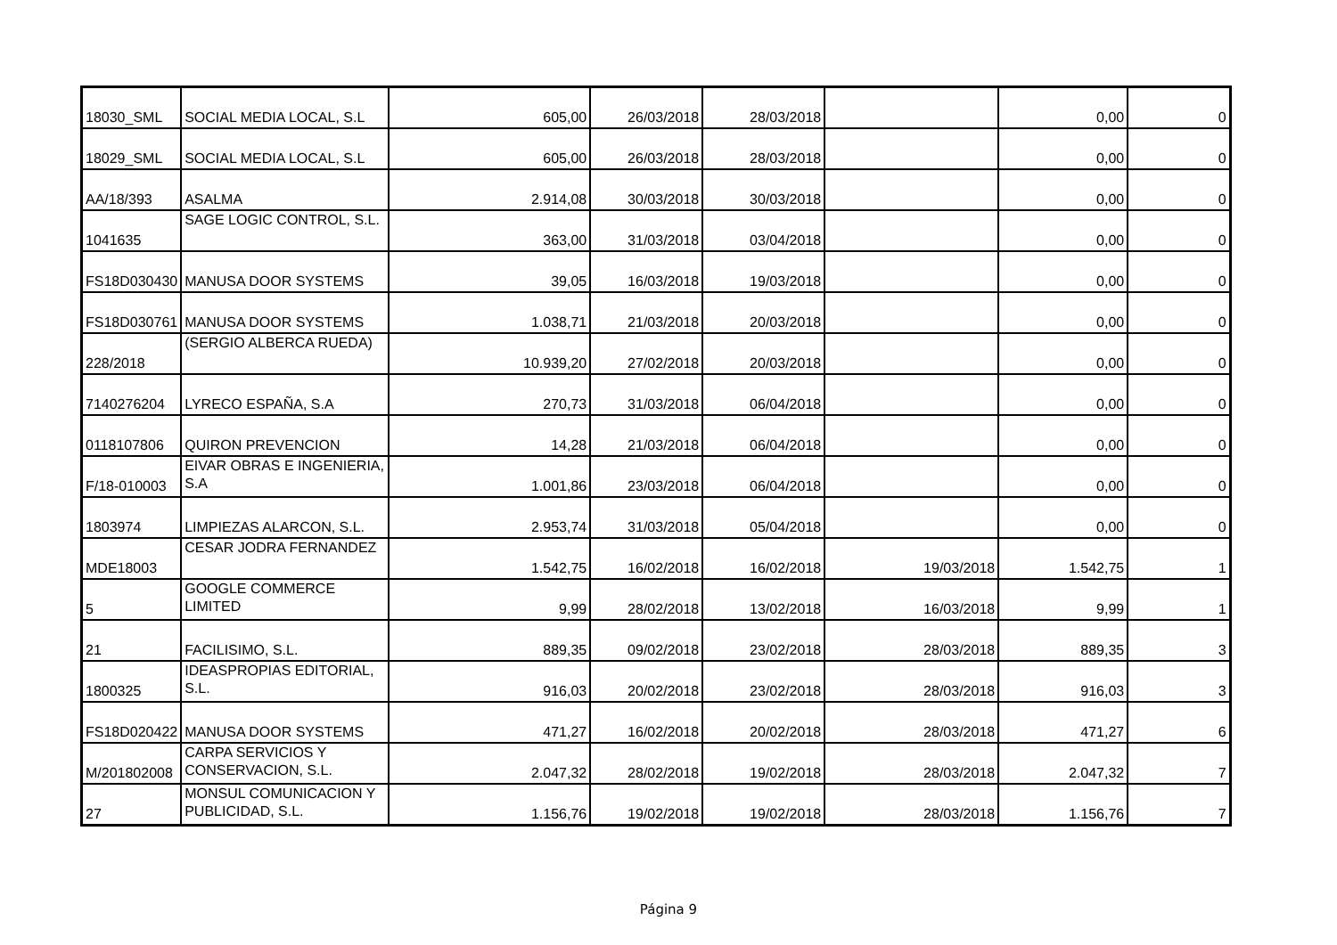| 18030_SML | SOCIAL MEDIA LOCAL, S.L | 605,00 | 26/03/2018 | 28/03/2018 | | 0,00 | 0 |
| 18029_SML | SOCIAL MEDIA LOCAL, S.L | 605,00 | 26/03/2018 | 28/03/2018 | | 0,00 | 0 |
| AA/18/393 | ASALMA | 2.914,08 | 30/03/2018 | 30/03/2018 | | 0,00 | 0 |
| 1041635 | SAGE LOGIC CONTROL, S.L. | 363,00 | 31/03/2018 | 03/04/2018 | | 0,00 | 0 |
| FS18D030430 | MANUSA DOOR SYSTEMS | 39,05 | 16/03/2018 | 19/03/2018 | | 0,00 | 0 |
| FS18D030761 | MANUSA DOOR SYSTEMS | 1.038,71 | 21/03/2018 | 20/03/2018 | | 0,00 | 0 |
| 228/2018 | (SERGIO ALBERCA RUEDA) | 10.939,20 | 27/02/2018 | 20/03/2018 | | 0,00 | 0 |
| 7140276204 | LYRECO ESPAÑA, S.A | 270,73 | 31/03/2018 | 06/04/2018 | | 0,00 | 0 |
| 0118107806 | QUIRON PREVENCION | 14,28 | 21/03/2018 | 06/04/2018 | | 0,00 | 0 |
| F/18-010003 | EIVAR OBRAS E INGENIERIA, S.A | 1.001,86 | 23/03/2018 | 06/04/2018 | | 0,00 | 0 |
| 1803974 | LIMPIEZAS ALARCON, S.L. | 2.953,74 | 31/03/2018 | 05/04/2018 | | 0,00 | 0 |
| MDE18003 | CESAR JODRA FERNANDEZ | 1.542,75 | 16/02/2018 | 16/02/2018 | 19/03/2018 | 1.542,75 | 1 |
| 5 | GOOGLE COMMERCE LIMITED | 9,99 | 28/02/2018 | 13/02/2018 | 16/03/2018 | 9,99 | 1 |
| 21 | FACILISIMO, S.L. | 889,35 | 09/02/2018 | 23/02/2018 | 28/03/2018 | 889,35 | 3 |
| 1800325 | IDEASPROPIAS EDITORIAL, S.L. | 916,03 | 20/02/2018 | 23/02/2018 | 28/03/2018 | 916,03 | 3 |
| FS18D020422 | MANUSA DOOR SYSTEMS | 471,27 | 16/02/2018 | 20/02/2018 | 28/03/2018 | 471,27 | 6 |
| M/201802008 | CARPA SERVICIOS Y CONSERVACION, S.L. | 2.047,32 | 28/02/2018 | 19/02/2018 | 28/03/2018 | 2.047,32 | 7 |
| 27 | MONSUL COMUNICACION Y PUBLICIDAD, S.L. | 1.156,76 | 19/02/2018 | 19/02/2018 | 28/03/2018 | 1.156,76 | 7 |
Página 9